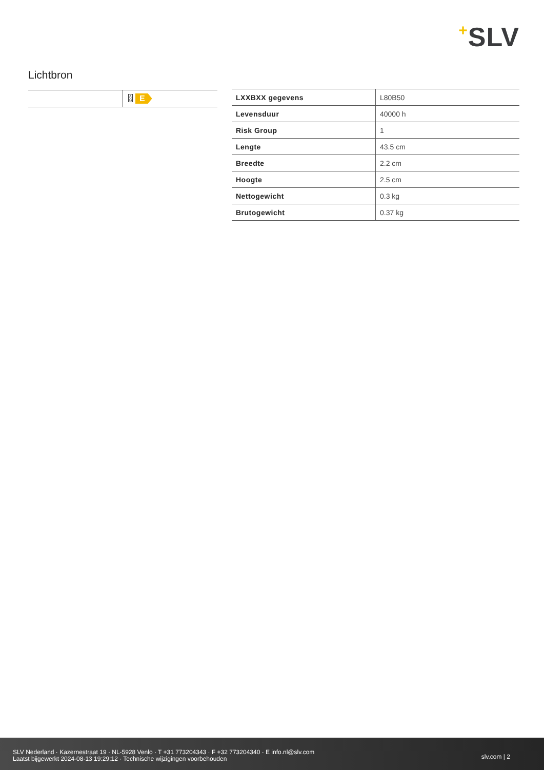+SLV
Lichtbron
| | A G E |
| LXXBXX gegevens | L80B50 |
| Levensduur | 40000 h |
| Risk Group | 1 |
| Lengte | 43.5 cm |
| Breedte | 2.2 cm |
| Hoogte | 2.5 cm |
| Nettogewicht | 0.3 kg |
| Brutogewicht | 0.37 kg |
SLV Nederland · Kazernestraat 19 · NL-5928 Venlo · T +31 773204343 · F +32 773204340 · E info.nl@slv.com
Laatst bijgewerkt 2024-08-13 19:29:12 · Technische wijzigingen voorbehouden
slv.com | 2